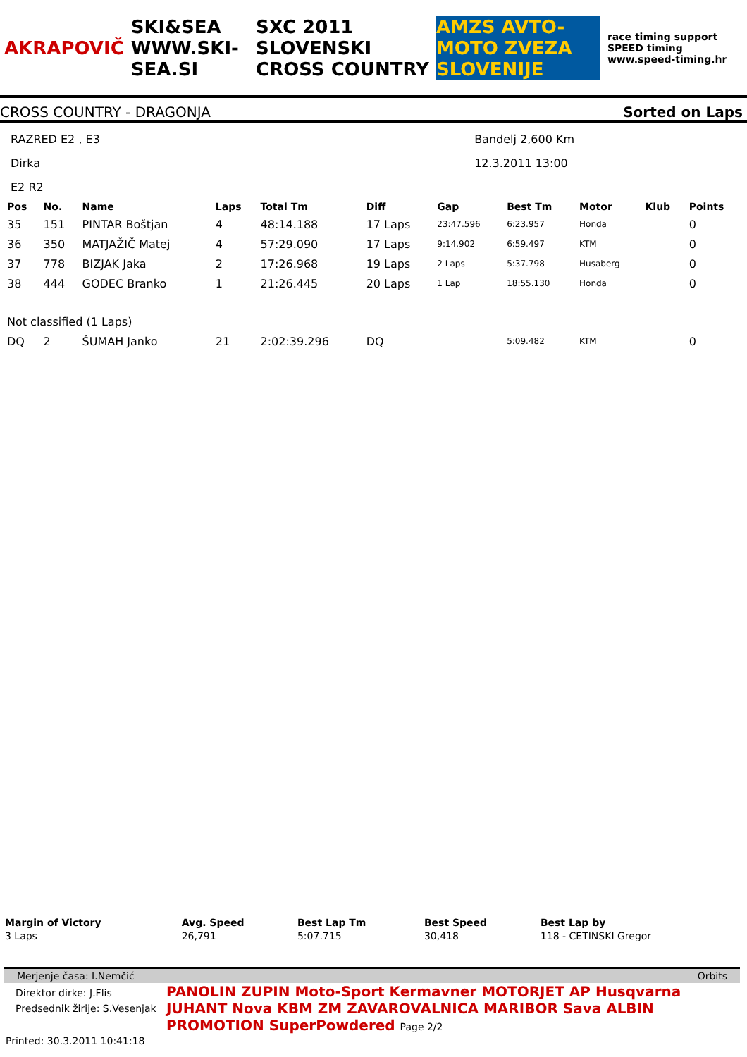AKRAPOVIČ SKI&SEA WWW.SKI-SEA.SI SXC 2011 SLOVENSKI CROSS COUNTRY AMZS AVTO-MOTO ZVEZA SLOVENIJE race timing support SPEED timing www.speed-timing.hr
CROSS COUNTRY - DRAGONJA Sorted on Laps
RAZRED E2 , E3
Dirka
E2 R2
Bandelj 2,600 Km
12.3.2011 13:00
| Pos | No. | Name | Laps | Total Tm | Diff | Gap | Best Tm | Motor | Klub | Points |
| --- | --- | --- | --- | --- | --- | --- | --- | --- | --- | --- |
| 35 | 151 | PINTAR Boštjan | 4 | 48:14.188 | 17 Laps | 23:47.596 | 6:23.957 | Honda | | 0 |
| 36 | 350 | MATJAŽIČ Matej | 4 | 57:29.090 | 17 Laps | 9:14.902 | 6:59.497 | KTM | | 0 |
| 37 | 778 | BIZJAK Jaka | 2 | 17:26.968 | 19 Laps | 2 Laps | 5:37.798 | Husaberg | | 0 |
| 38 | 444 | GODEC Branko | 1 | 21:26.445 | 20 Laps | 1 Lap | 18:55.130 | Honda | | 0 |
| Not classified (1 Laps) | | | | | | | | | | |
| DQ | 2 | ŠUMAH Janko | 21 | 2:02:39.296 | DQ | | 5:09.482 | KTM | | 0 |
| Margin of Victory | Avg. Speed | Best Lap Tm | Best Speed | Best Lap by |
| --- | --- | --- | --- | --- |
| 3 Laps | 26,791 | 5:07.715 | 30,418 | 118 - CETINSKI Gregor |
Merjenje časa: I.Nemčić Orbits
Direktor dirke: J.Flis
Predsednik žirije: S.Vesenjak
Printed: 30.3.2011 10:41:18
PANOLIN ZUPIN Moto-Sport Kermavner MOTORJET AP Husqvarna
JUHANT Nova KBM ZM ZAVAROVALNICA MARIBOR Sava ALBIN PROMOTION SuperPowdered Page 2/2